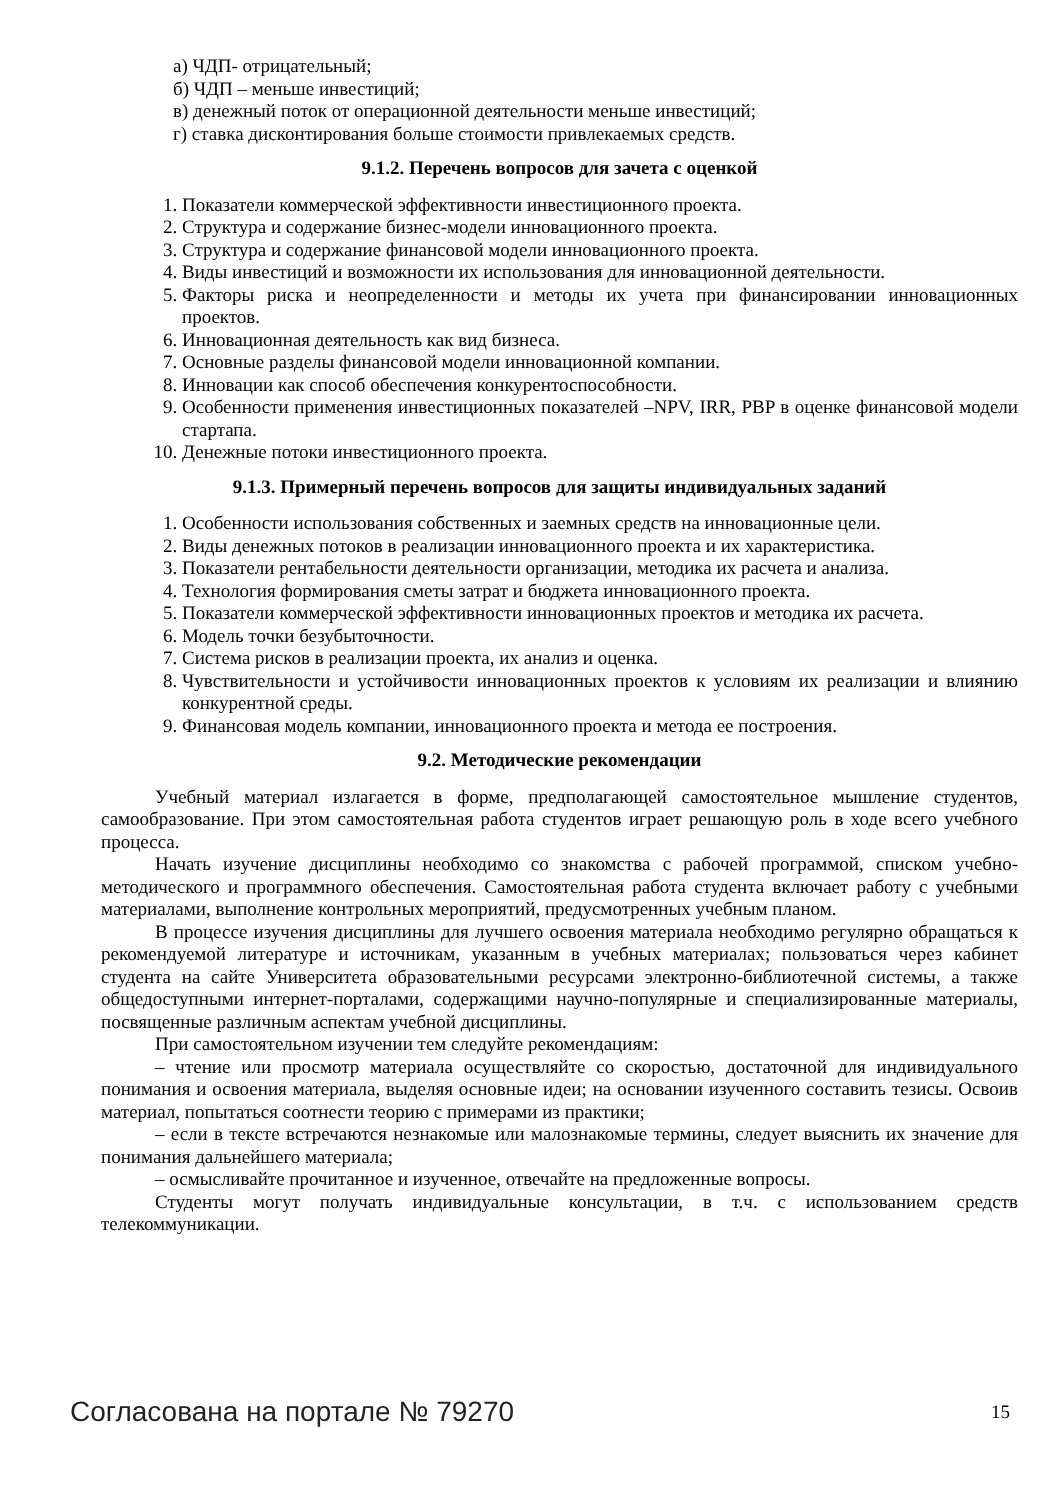а) ЧДП- отрицательный;
б) ЧДП – меньше инвестиций;
в) денежный поток от операционной деятельности меньше инвестиций;
г) ставка дисконтирования больше стоимости привлекаемых средств.
9.1.2. Перечень вопросов для зачета с оценкой
1. Показатели коммерческой эффективности инвестиционного проекта.
2. Структура и содержание бизнес-модели инновационного проекта.
3. Структура и содержание финансовой модели инновационного проекта.
4. Виды инвестиций и возможности их использования для инновационной деятельности.
5. Факторы риска и неопределенности и методы их учета при финансировании инновационных проектов.
6. Инновационная деятельность как вид бизнеса.
7. Основные разделы финансовой модели инновационной компании.
8. Инновации как способ обеспечения конкурентоспособности.
9. Особенности применения инвестиционных показателей –NPV, IRR, PBP в оценке финансовой модели стартапа.
10. Денежные потоки инвестиционного проекта.
9.1.3. Примерный перечень вопросов для защиты индивидуальных заданий
1. Особенности использования собственных и заемных средств на инновационные цели.
2. Виды денежных потоков в реализации инновационного проекта и их характеристика.
3. Показатели рентабельности деятельности организации, методика их расчета и анализа.
4. Технология формирования сметы затрат и бюджета инновационного проекта.
5. Показатели коммерческой эффективности инновационных проектов и методика их расчета.
6. Модель точки безубыточности.
7. Система рисков в реализации проекта, их анализ и оценка.
8. Чувствительности и устойчивости инновационных проектов к условиям их реализации и влиянию конкурентной среды.
9. Финансовая модель компании, инновационного проекта и метода ее построения.
9.2. Методические рекомендации
Учебный материал излагается в форме, предполагающей самостоятельное мышление студентов, самообразование. При этом самостоятельная работа студентов играет решающую роль в ходе всего учебного процесса.
Начать изучение дисциплины необходимо со знакомства с рабочей программой, списком учебно-методического и программного обеспечения. Самостоятельная работа студента включает работу с учебными материалами, выполнение контрольных мероприятий, предусмотренных учебным планом.
В процессе изучения дисциплины для лучшего освоения материала необходимо регулярно обращаться к рекомендуемой литературе и источникам, указанным в учебных материалах; пользоваться через кабинет студента на сайте Университета образовательными ресурсами электронно-библиотечной системы, а также общедоступными интернет-порталами, содержащими научно-популярные и специализированные материалы, посвященные различным аспектам учебной дисциплины.
При самостоятельном изучении тем следуйте рекомендациям:
– чтение или просмотр материала осуществляйте со скоростью, достаточной для индивидуального понимания и освоения материала, выделяя основные идеи; на основании изученного составить тезисы. Освоив материал, попытаться соотнести теорию с примерами из практики;
– если в тексте встречаются незнакомые или малознакомые термины, следует выяснить их значение для понимания дальнейшего материала;
– осмысливайте прочитанное и изученное, отвечайте на предложенные вопросы.
Студенты могут получать индивидуальные консультации, в т.ч. с использованием средств телекоммуникации.
Согласована на портале № 79270 15